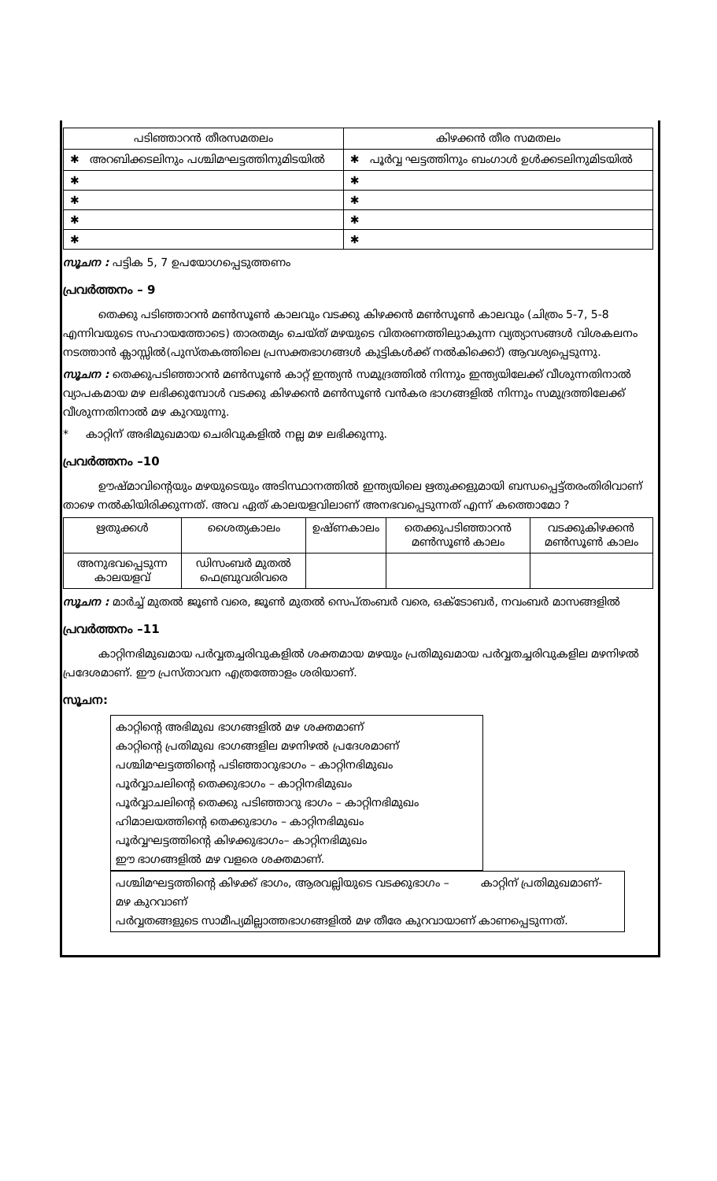| പടിഞ്ഞാറൻ തീരസമതലം | കിഴക്കൻ തീര സമതലം |
| --- | --- |
| ✱ അറബിക്കടലിനും പശ്ചിമഘട്ടത്തിനുമിടയിൽ | ✱ പൂർവ്വ ഘട്ടത്തിനും ബംഗാൾ ഉൾക്കടലിനുമിടയിൽ |
| ✱ | ✱ |
| ✱ | ✱ |
| ✱ | ✱ |
| ✱ | ✱ |
സൂചന : പട്ടിക 5, 7 ഉപയോഗപ്പെടുത്തണം
പ്രവർത്തനം – 9
തെക്കു പടിഞ്ഞാറൻ മൺസൂൺ കാലവും വടക്കു കിഴക്കൻ മൺസൂൺ കാലവും (ചിത്രം 5-7, 5-8 എന്നിവയുടെ സഹായത്തോടെ) താരതമ്യം ചെയ്ത് മഴയുടെ വിതരണത്തിലുാകുന്ന വ്യത്യാസങ്ങൾ വിശകലനം നടത്താൻ ക്ലാസ്സിൽ(പുസ്തകത്തിലെ പ്രസക്തഭാഗങ്ങൾ കുട്ടികൾക്ക് നൽകിക്കൊ്) ആവശ്യപ്പെടുന്നു.
സൂചന : തെക്കുപടിഞ്ഞാറൻ മൺസൂൺ കാറ്റ് ഇന്ത്യൻ സമുദ്രത്തിൽ നിന്നും ഇന്ത്യയിലേക്ക് വീശുന്നതിനാൽ വ്യാപകമായ മഴ ലഭിക്കുമ്പോൾ വടക്കു കിഴക്കൻ മൺസൂൺ വൻകര ഭാഗങ്ങളിൽ നിന്നും സമുദ്രത്തിലേക്ക് വീശുന്നതിനാൽ മഴ കുറയുന്നു.
* കാറ്റിന് അഭിമുഖമായ ചെരിവുകളിൽ നല്ല മഴ ലഭിക്കുന്നു.
പ്രവർത്തനം –10
ഊഷ്മാവിന്റെയും മഴയുടെയും അടിസ്ഥാനത്തിൽ ഇന്ത്യയിലെ ഋതുക്കളുമായി ബന്ധപ്പെട്ട്തരംതിരിവാണ് താഴെ നൽകിയിരിക്കുന്നത്. അവ ഏത് കാലയളവിലാണ് അനഭവപ്പെടുന്നത് എന്ന് കത്തൊമോ ?
| ഋതുക്കൾ | ശൈത്യകാലം | ഉഷ്ണകാലം | തെക്കുപടിഞ്ഞാറൻ മൺസൂൺ കാലം | വടക്കുകിഴക്കൻ മൺസൂൺ കാലം |
| അനുഭവപ്പെടുന്ന കാലയളവ് | ഡിസംബർ മുതൽ ഫെബ്രുവരിവരെ | | | |
സൂചന : മാർച്ച് മുതൽ ജൂൺ വരെ, ജൂൺ മുതൽ സെപ്തംബർ വരെ, ഒക്ടോബർ, നവംബർ മാസങ്ങളിൽ
പ്രവർത്തനം –11
കാറ്റിനഭിമുഖമായ പർവ്വതച്ചരിവുകളിൽ ശക്തമായ മഴയും പ്രതിമുഖമായ പർവ്വതച്ചരിവുകളില മഴനിഴൽ പ്രദേശമാണ്. ഈ പ്രസ്താവന എത്രത്തോളം ശരിയാണ്.
സൂചന:
കാറ്റിന്റെ അഭിമുഖ ഭാഗങ്ങളിൽ മഴ ശക്തമാണ്
കാറ്റിന്റെ പ്രതിമുഖ ഭാഗങ്ങളില മഴനിഴൽ പ്രദേശമാണ്
പശ്ചിമഘട്ടത്തിന്റെ പടിഞ്ഞാറുഭാഗം – കാറ്റിനഭിമുഖം
പൂർവ്വാചലിന്റെ തെക്കുഭാഗം – കാറ്റിനഭിമുഖം
പൂർവ്വാചലിന്റെ തെക്കു പടിഞ്ഞാറു ഭാഗം – കാറ്റിനഭിമുഖം
ഹിമാലയത്തിന്റെ തെക്കുഭാഗം – കാറ്റിനഭിമുഖം
പൂർവ്വഘട്ടത്തിന്റെ കിഴക്കുഭാഗം– കാറ്റിനഭിമുഖം
ഈ ഭാഗങ്ങളിൽ മഴ വളരെ ശക്തമാണ്.
പശ്ചിമഘട്ടത്തിന്റെ കിഴക്ക് ഭാഗം, ആരവല്ലിയുടെ വടക്കുഭാഗം – കാറ്റിന് പ്രതിമുഖമാണ്- മഴ കുറവാണ്
പർവ്വതങ്ങളുടെ സാമീപ്യമില്ലാത്തഭാഗങ്ങളിൽ മഴ തീരേ കുറവായാണ് കാണപ്പെടുന്നത്.